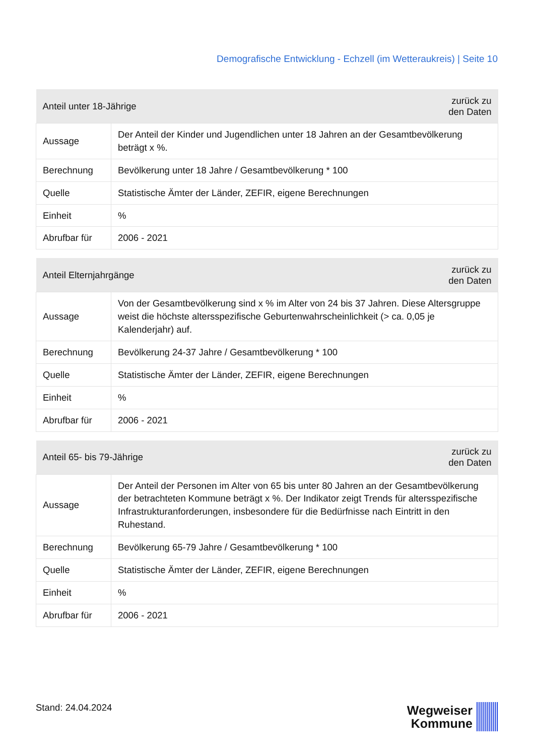Demografische Entwicklung - Echzell (im Wetteraukreis) | Seite 10
| Anteil unter 18-Jährige | | zurück zu den Daten |
| --- | --- | --- |
| Aussage | Der Anteil der Kinder und Jugendlichen unter 18 Jahren an der Gesamtbevölkerung beträgt x %. | |
| Berechnung | Bevölkerung unter 18 Jahre / Gesamtbevölkerung * 100 | |
| Quelle | Statistische Ämter der Länder, ZEFIR, eigene Berechnungen | |
| Einheit | % | |
| Abrufbar für | 2006 - 2021 | |
| Anteil Elternjahrgänge | | zurück zu den Daten |
| --- | --- | --- |
| Aussage | Von der Gesamtbevölkerung sind x % im Alter von 24 bis 37 Jahren. Diese Altersgruppe weist die höchste altersspezifische Geburtenwahrscheinlichkeit (> ca. 0,05 je Kalenderjahr) auf. | |
| Berechnung | Bevölkerung 24-37 Jahre / Gesamtbevölkerung * 100 | |
| Quelle | Statistische Ämter der Länder, ZEFIR, eigene Berechnungen | |
| Einheit | % | |
| Abrufbar für | 2006 - 2021 | |
| Anteil 65- bis 79-Jährige | | zurück zu den Daten |
| --- | --- | --- |
| Aussage | Der Anteil der Personen im Alter von 65 bis unter 80 Jahren an der Gesamtbevölkerung der betrachteten Kommune beträgt x %. Der Indikator zeigt Trends für altersspezifische Infrastrukturanforderungen, insbesondere für die Bedürfnisse nach Eintritt in den Ruhestand. | |
| Berechnung | Bevölkerung 65-79 Jahre / Gesamtbevölkerung * 100 | |
| Quelle | Statistische Ämter der Länder, ZEFIR, eigene Berechnungen | |
| Einheit | % | |
| Abrufbar für | 2006 - 2021 | |
Stand: 24.04.2024
Wegweiser
Kommune